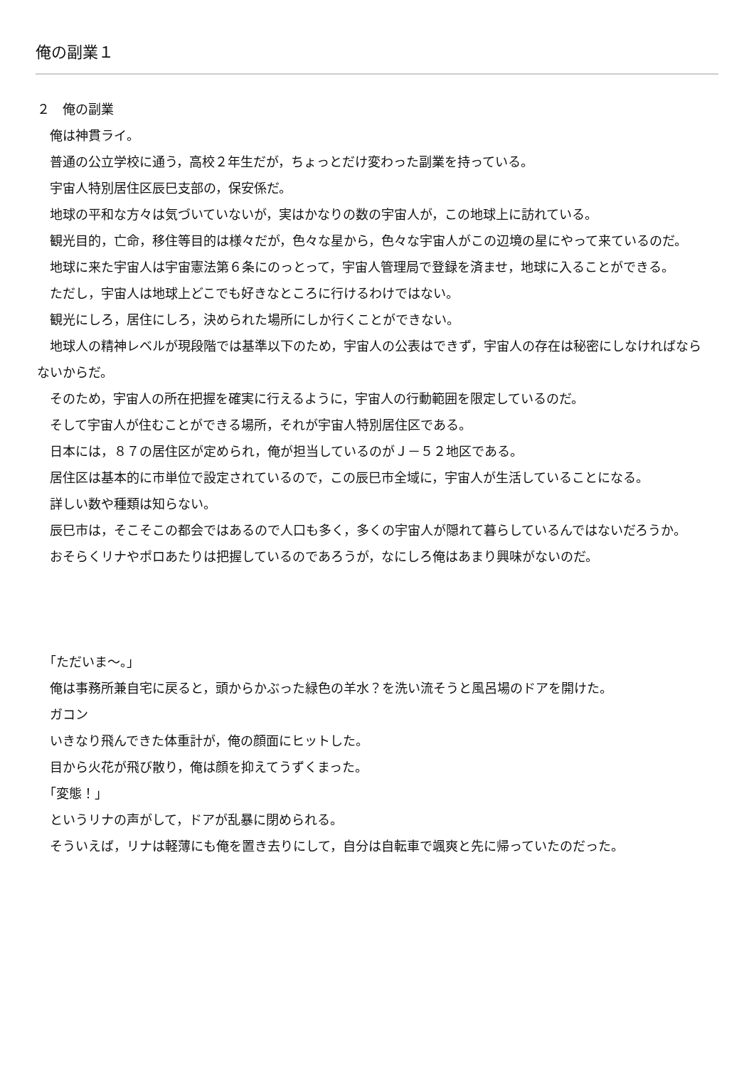俺の副業１
２　俺の副業
　俺は神貫ライ。
　普通の公立学校に通う，高校２年生だが，ちょっとだけ変わった副業を持っている。
　宇宙人特別居住区辰巳支部の，保安係だ。
　地球の平和な方々は気づいていないが，実はかなりの数の宇宙人が，この地球上に訪れている。
　観光目的，亡命，移住等目的は様々だが，色々な星から，色々な宇宙人がこの辺境の星にやって来ているのだ。
　地球に来た宇宙人は宇宙憲法第６条にのっとって，宇宙人管理局で登録を済ませ，地球に入ることができる。
　ただし，宇宙人は地球上どこでも好きなところに行けるわけではない。
　観光にしろ，居住にしろ，決められた場所にしか行くことができない。
　地球人の精神レベルが現段階では基準以下のため，宇宙人の公表はできず，宇宙人の存在は秘密にしなければならないからだ。
　そのため，宇宙人の所在把握を確実に行えるように，宇宙人の行動範囲を限定しているのだ。
　そして宇宙人が住むことができる場所，それが宇宙人特別居住区である。
　日本には，８７の居住区が定められ，俺が担当しているのがＪ－５２地区である。
　居住区は基本的に市単位で設定されているので，この辰巳市全域に，宇宙人が生活していることになる。
　詳しい数や種類は知らない。
　辰巳市は，そこそこの都会ではあるので人口も多く，多くの宇宙人が隠れて暮らしているんではないだろうか。
　おそらくリナやポロあたりは把握しているのであろうが，なにしろ俺はあまり興味がないのだ。
　「ただいま～。」
　俺は事務所兼自宅に戻ると，頭からかぶった緑色の羊水？を洗い流そうと風呂場のドアを開けた。
　ガコン
　いきなり飛んできた体重計が，俺の顔面にヒットした。
　目から火花が飛び散り，俺は顔を抑えてうずくまった。
　「変態！」
　というリナの声がして，ドアが乱暴に閉められる。
　そういえば，リナは軽薄にも俺を置き去りにして，自分は自転車で颯爽と先に帰っていたのだった。